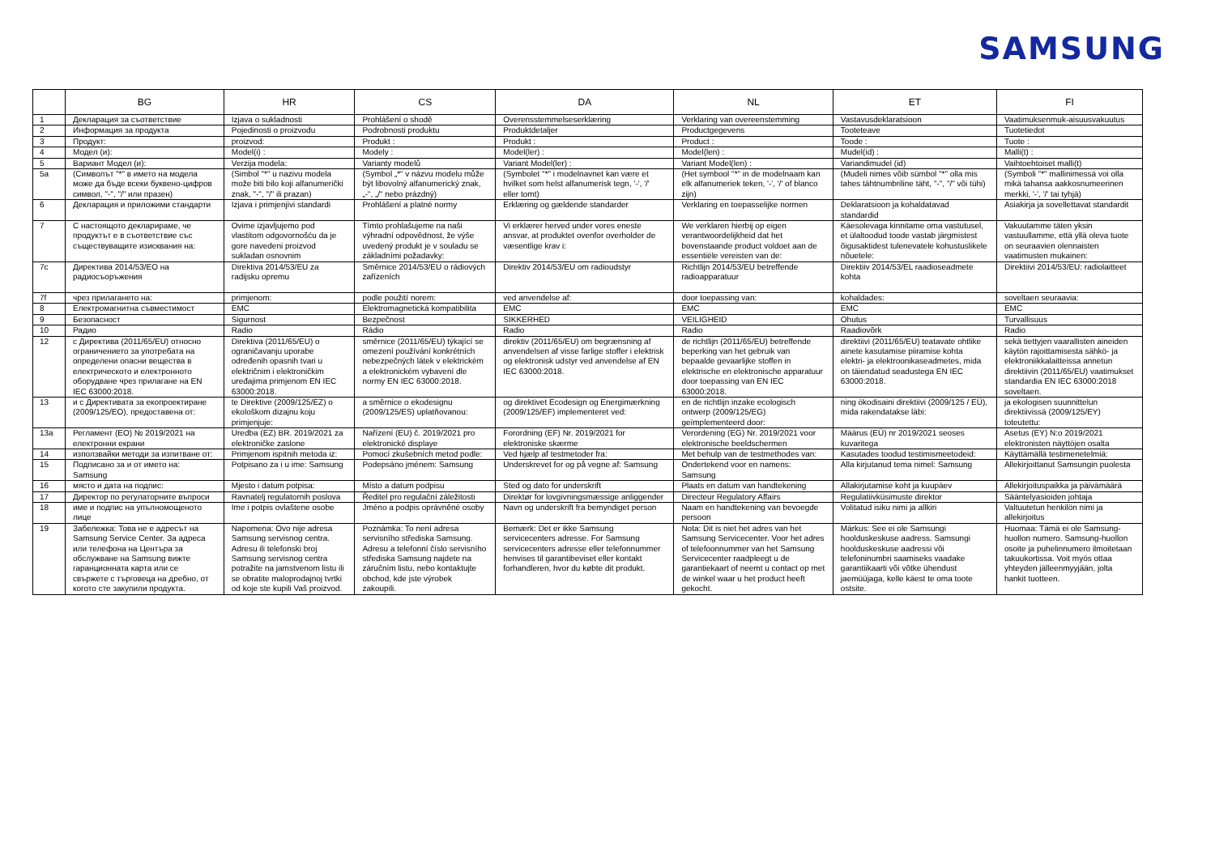SAMSUNG
| | BG | HR | CS | DA | NL | ET | FI |
| --- | --- | --- | --- | --- | --- | --- | --- |
| 1 | Декларация за съответствие | Izjava o sukladnosti | Prohlášení o shodě | Overensstemmelseserklæring | Verklaring van overeenstemming | Vastavusdeklaratsioon | Vaatimuksenmuk-aisuusvakuutus |
| 2 | Информация за продукта | Pojedinosti o proizvodu | Podrobnosti produktu | Produktdetaljer | Productgegevens | Tooteteave | Tuotetiedot |
| 3 | Продукт: | proizvod: | Produkt : | Produkt : | Product : | Toode : | Tuote : |
| 4 | Модел (и): | Model(i) : | Modely : | Model(ler) : | Model(len) : | Mudel(id) : | Malli(t) : |
| 5 | Вариант Модел (и): | Verzija modela: | Varianty modelů | Variant Model(ler) : | Variant Model(len) : | Variandimudel (id) | Vaihtoehtoiset malli(t) |
| 5a | (Символът "*" в името на модела може да бъде всеки буквено-цифров символ, "-", "/" или празен) | (Simbol "*" u nazivu modela može biti bilo koji alfanumerički znak, "-", "/" ili prazan) | (Symbol „*“ v názvu modelu může být libovolný alfanumerický znak, „-“, „/“ nebo prázdný) | (Symbolet "*" i modelnavnet kan være et hvilket som helst alfanumerisk tegn, '-', '/' eller tomt) | (Het symbool "*" in de modelnaam kan elk alfanumeriek teken, '-', '/' of blanco zijn) | (Mudeli nimes võib sümbol "*" olla mis tahes tähtnumbriline täht, "-", "/" või tühi) | (Symboli "*" mallinimessä voi olla mikä tahansa aakkosnumeerinen merkki, '-', '/' tai tyhjä) |
| 6 | Декларация и приложими стандарти | Izjava i primjenjivi standardi | Prohlášení a platné normy | Erklæring og gældende standarder | Verklaring en toepasselijke normen | Deklaratsioon ja kohaldatavad standardid | Asiakirja ja sovellettavat standardit |
| 7 | С настоящото декларираме, че продуктът е в съответствие със съществуващите изисквания на: | Ovime izjavljujemo pod vlastitom odgovornošću da je gore navedeni proizvod sukladan osnovnim | Tímto prohlašujeme na naši výhradní odpovědnost, že výše uvedený produkt je v souladu se základními požadavky: | Vi erklærer herved under vores eneste ansvar, at produktet ovenfor overholder de væsentlige krav i: | We verklaren hierbij op eigen verantwoordelijkheid dat het bovenstaande product voldoet aan de essentiële vereisten van de: | Käesolevaga kinnitame oma vastutusel, et ülaltoodud toode vastab järgmistest õigusaktidest tulenevatele kohustuslikele nõuetele: | Vakuutamme täten yksin vastuullamme, että yllä oleva tuote on seuraavien olennaisten vaatimusten mukainen: |
| 7c | Директива 2014/53/ЕО на радиосъоръжения | Direktiva 2014/53/EU za radijsku opremu | Směrnice 2014/53/EU o rádiových zařízeních | Direktiv 2014/53/EU om radioudstyr | Richtlijn 2014/53/EU betreffende radioapparatuur | Direktiiv 2014/53/EL raadioseadmete kohta | Direktiivi 2014/53/EU: radiolaitteet |
| 7f | чрез прилагането на: | primjenom: | podle použití norem: | ved anvendelse af: | door toepassing van: | kohaldades: | soveltaen seuraavia: |
| 8 | Електромагнитна съвместимост | EMC | Elektromagnetická kompatibilita | EMC | EMC | EMC | EMC |
| 9 | Безопасност | Sigurnost | Bezpečnost | SIKKERHED | VEILIGHEID | Ohutus | Turvallisuus |
| 10 | Радио | Radio | Rádio | Radio | Radio | Raadiovõrk | Radio |
| 12 | с Директива (2011/65/EU) относно ограничението за употребата на определени опасни вещества в електрическото и електронното оборудване чрез прилагане на EN IEC 63000:2018. | Direktiva (2011/65/EU) o ograničavanju uporabe određenih opasnih tvari u električnim i elektroničkim uređajima primjenom EN IEC 63000:2018. | směrnice (2011/65/EU) týkající se omezení používání konkrétních nebezpečných látek v elektrickém a elektronickém vybavení dle normy EN IEC 63000:2018. | direktiv (2011/65/EU) om begrænsning af anvendelsen af visse farlige stoffer i elektrisk og elektronisk udstyr ved anvendelse af EN IEC 63000:2018. | de richtlijn (2011/65/EU) betreffende beperking van het gebruik van bepaalde gevaarlijke stoffen in elektrische en elektronische apparatuur door toepassing van EN IEC 63000:2018. | direktiivi (2011/65/EU) teatavate ohtlike ainete kasutamise piiramise kohta elektri- ja elektroonikaseadmetes, mida on täiendatud seadustega EN IEC 63000:2018. | sekä tiettyjen vaarallisten aineiden käytön rajoittamisesta sähkö- ja elektroniikkalaitteissa annetun direktiivin (2011/65/EU) vaatimukset standardia EN IEC 63000:2018 soveltaen. |
| 13 | и с Директивата за екопроектиране (2009/125/EO), предоставена от: | te Direktive (2009/125/EZ) o ekološkom dizajnu koju primjenjuje: | a směrnice o ekodesignu (2009/125/ES) uplatňovanou: | og direktivet Ecodesign og Energimærkning (2009/125/EF) implementeret ved: | en de richtlijn inzake ecologisch ontwerp (2009/125/EG) geïmplementeerd door: | ning ökodisaini direktiivi (2009/125 / EÜ), mida rakendatakse läbi: | ja ekologisen suunnittelun direktiivissä (2009/125/EY) toteutettu: |
| 13a | Регламент (ЕО) № 2019/2021 на електронни екрани | Uredba (EZ) BR. 2019/2021 za elektroničke zaslone | Nařízení (EU) č. 2019/2021 pro elektronické displaye | Forordning (EF) Nr. 2019/2021 for elektroniske skærme | Verordening (EG) Nr. 2019/2021 voor elektronische beeldschermen | Määrus (EÜ) nr 2019/2021 seoses kuvaritega | Asetus (EY) N:o 2019/2021 elektronisten näyttöjen osalta |
| 14 | използвайки методи за изпитване от: | Primjenom ispitnih metoda iz: | Pomocí zkušebních metod podle: | Ved hjælp af testmetoder fra: | Met behulp van de testmethodes van: | Kasutades toodud testimismeetodeid: | Käyttämällä testimenetelmiä: |
| 15 | Подписано за и от името на: Samsung | Potpisano za i u ime: Samsung | Podepsáno jménem: Samsung | Underskrevet for og på vegne af: Samsung | Ondertekend voor en namens: Samsung | Alla kirjutanud tema nimel: Samsung | Allekirjoittanut Samsungin puolesta |
| 16 | място и дата на подпис: | Mjesto i datum potpisa: | Místo a datum podpisu | Sted og dato for underskrift | Plaats en datum van handtekening | Allakirjutamise koht ja kuupäev | Allekirjoituspaikka ja päivämäärä |
| 17 | Директор по регулаторните въпроси | Ravnatelj regulatornih poslova | Ředitel pro regulační záležitosti | Direktør for lovgivningsmæssige anliggender | Directeur Regulatory Affairs | Regulatiivküsimuste direktor | Sääntelyasioiden johtaja |
| 18 | име и подпис на упълномощеното лице | Ime i potpis ovlaštene osobe | Jméno a podpis oprávněné osoby | Navn og underskrift fra bemyndiget person | Naam en handtekening van bevoegde persoon | Volitatud isiku nimi ja allkiri | Valtuutetun henkilön nimi ja allekirjoitus |
| 19 | Забележка: Това не е адресът на Samsung Service Center. За адреса или телефона на Центъра за обслужване на Samsung вижте гаранционната карта или се свържете с търговеца на дребно, от когото сте закупили продукта. | Napomena: Ovo nije adresa Samsung servisnog centra. Adresu ili telefonski broj Samsung servisnog centra potražite na jamstvenom listu ili se obratite maloprodajnoj tvrtki od koje ste kupili Vaš proizvod. | Poznámka: To není adresa servisního střediska Samsung. Adresu a telefonní číslo servisního střediska Samsung najdete na záručním listu, nebo kontaktujte obchod, kde jste výrobek zakoupili. | Bemærk: Det er ikke Samsung servicecenters adresse. For Samsung servicecenters adresse eller telefonnummer henvises til garantibeviset eller kontakt forhandleren, hvor du købte dit produkt. | Nota: Dit is niet het adres van het Samsung Servicecenter. Voor het adres of telefoonnummer van het Samsung Servicecenter raadpleegt u de garantiekaart of neemt u contact op met de winkel waar u het product heeft gekocht. | Märkus: See ei ole Samsungi hoolduskeskuse aadress. Samsungi hoolduskeskuse aadressi või telefoninumbri saamiseks vaadake garantiikaarti või võtke ühendust jaemüüjaga, kelle käest te oma toote ostsite. | Huomaa: Tämä ei ole Samsung-huollon numero. Samsung-huollon osoite ja puhelinnumero ilmoitetaan takuukortissa. Voit myös ottaa yhteyden jälleenmyyjään, jolta hankit tuotteen. |